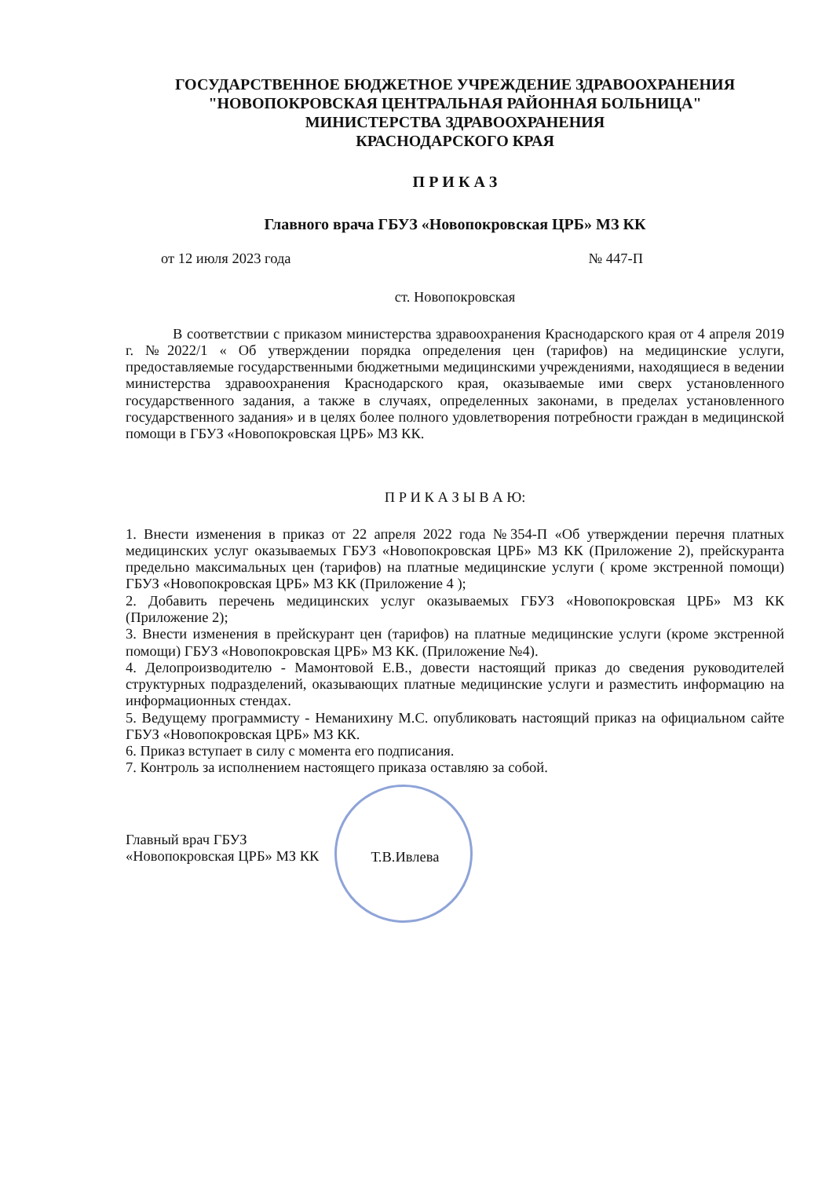ГОСУДАРСТВЕННОЕ БЮДЖЕТНОЕ УЧРЕЖДЕНИЕ ЗДРАВООХРАНЕНИЯ
"НОВОПОКРОВСКАЯ ЦЕНТРАЛЬНАЯ РАЙОННАЯ БОЛЬНИЦА"
МИНИСТЕРСТВА ЗДРАВООХРАНЕНИЯ
КРАСНОДАРСКОГО КРАЯ
П Р И К А З
Главного врача ГБУЗ «Новопокровская ЦРБ» МЗ КК
от 12 июля 2023 года № 447-П
ст. Новопокровская
В соответствии с приказом министерства здравоохранения Краснодарского края от 4 апреля 2019 г. №2022/1 « Об утверждении порядка определения цен (тарифов) на медицинские услуги, предоставляемые государственными бюджетными медицинскими учреждениями, находящиеся в ведении министерства здравоохранения Краснодарского края, оказываемые ими сверх установленного государственного задания, а также в случаях, определенных законами, в пределах установленного государственного задания» и в целях более полного удовлетворения потребности граждан в медицинской помощи в ГБУЗ «Новопокровская ЦРБ» МЗ КК.
П Р И К А З Ы В А Ю:
1. Внести изменения в приказ от 22 апреля 2022 года №354-П «Об утверждении перечня платных медицинских услуг оказываемых ГБУЗ «Новопокровская ЦРБ» МЗ КК (Приложение 2), прейскуранта предельно максимальных цен (тарифов) на платные медицинские услуги ( кроме экстренной помощи) ГБУЗ «Новопокровская ЦРБ» МЗ КК (Приложение 4 );
2. Добавить перечень медицинских услуг оказываемых ГБУЗ «Новопокровская ЦРБ» МЗ КК (Приложение 2);
3. Внести изменения в прейскурант цен (тарифов) на платные медицинские услуги (кроме экстренной помощи) ГБУЗ «Новопокровская ЦРБ» МЗ КК. (Приложение №4).
4. Делопроизводителю - Мамонтовой Е.В., довести настоящий приказ до сведения руководителей структурных подразделений, оказывающих платные медицинские услуги и разместить информацию на информационных стендах.
5. Ведущему программисту - Неманихину М.С. опубликовать настоящий приказ на официальном сайте ГБУЗ «Новопокровская ЦРБ» МЗ КК.
6. Приказ вступает в силу с момента его подписания.
7. Контроль за исполнением настоящего приказа оставляю за собой.
Главный врач ГБУЗ
«Новопокровская ЦРБ» МЗ КК
Т.В.Ивлева